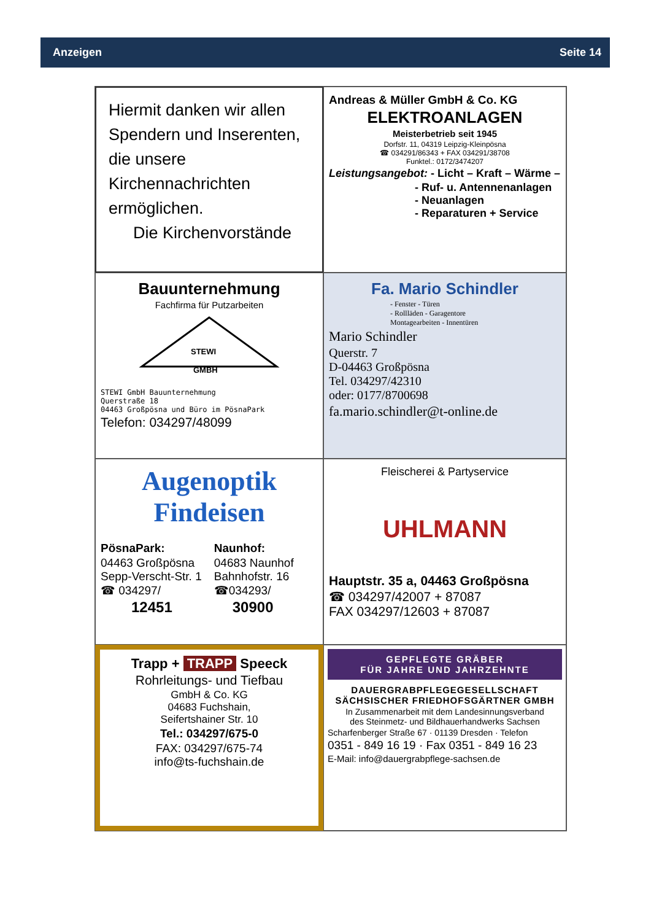Anzeigen Seite 14
Hiermit danken wir allen Spendern und Inserenten, die unsere Kirchennachrichten ermöglichen.
Die Kirchenvorstände
Andreas & Müller GmbH & Co. KG
ELEKTROANLAGEN
Meisterbetrieb seit 1945
Dorfstr. 11, 04319 Leipzig-Kleinpösna
☎ 034291/86343 + FAX 034291/38708
Funktel.: 0172/3474207
Leistungsangebot: - Licht – Kraft – Wärme –
- Ruf- u. Antennenanlagen
- Neuanlagen
- Reparaturen + Service
Bauunternehmung
Fachfirma für Putzarbeiten
STEWI
GMBH
STEWI GmbH Bauunternehmung
Querstraße 18
04463 Großpösna und Büro im PösnaPark
Telefon: 034297/48099
Fa. Mario Schindler
- Fenster - Türen
- Rollläden - Garagentore
Montagearbeiten - Innentüren
Mario Schindler
Querstr. 7
D-04463 Großpösna
Tel. 034297/42310
oder: 0177/8700698
fa.mario.schindler@t-online.de
Augenoptik
Findeisen
PösnaPark:
04463 Großpösna
Sepp-Verscht-Str. 1
☎ 034297/
12451
Naunhof:
04683 Naunhof
Bahnhofstr. 16
☎034293/
30900
Fleischerei & Partyservice
UHLMANN
Hauptstr. 35 a, 04463 Großpösna
☎ 034297/42007 + 87087
FAX 034297/12603 + 87087
Trapp + TRAPP Speeck
Rohrleitungs- und Tiefbau
GmbH & Co. KG
04683 Fuchshain,
Seifertshainer Str. 10
Tel.: 034297/675-0
FAX: 034297/675-74
info@ts-fuchshain.de
GEPFLEGTE GRÄBER
FÜR JAHRE UND JAHRZEHNTE
DAUERGRABPFLEGEGESELLSCHAFT
SÄCHSISCHER FRIEDHOFSGÄRTNER GMBH
In Zusammenarbeit mit dem Landesinnungsverband
des Steinmetz- und Bildhauerhandwerks Sachsen
Scharfenberger Straße 67 · 01139 Dresden · Telefon
0351 - 849 16 19 · Fax 0351 - 849 16 23
E-Mail: info@dauergrabpflege-sachsen.de